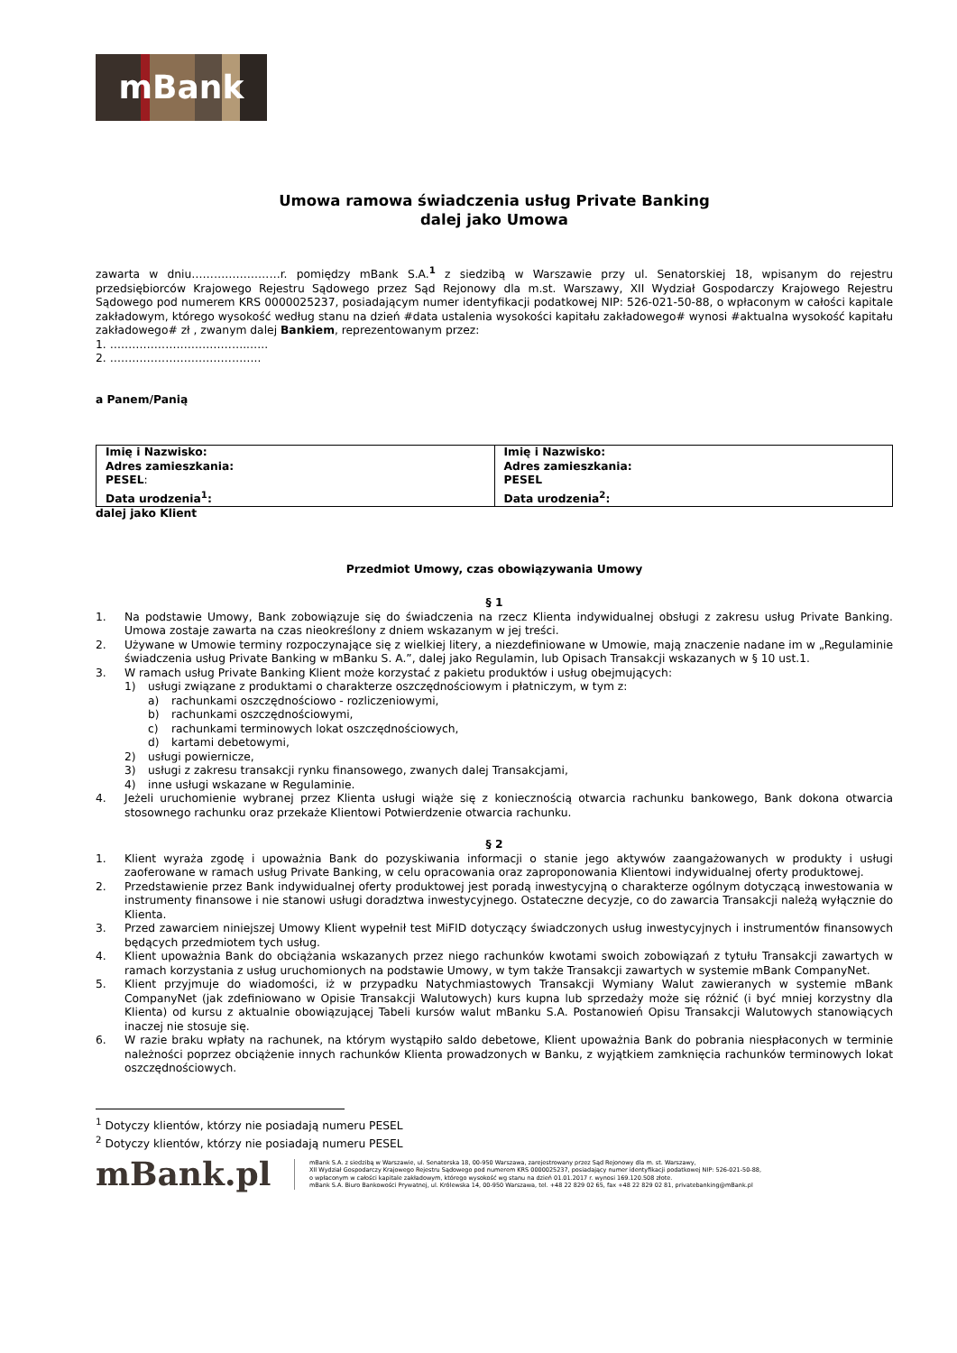mBank
Umowa ramowa świadczenia usług Private Banking
dalej jako Umowa
zawarta w dniu……………………r. pomiędzy mBank S.A.<sup>1</sup> z siedzibą w Warszawie przy ul. Senatorskiej 18, wpisanym do rejestru przedsiębiorców Krajowego Rejestru Sądowego przez Sąd Rejonowy dla m.st. Warszawy, XII Wydział Gospodarczy Krajowego Rejestru Sądowego pod numerem KRS 0000025237, posiadającym numer identyfikacji podatkowej NIP: 526-021-50-88, o wpłaconym w całości kapitale zakładowym, którego wysokość według stanu na dzień #data ustalenia wysokości kapitału zakładowego# wynosi #aktualna wysokość kapitału zakładowego# zł , zwanym dalej Bankiem, reprezentowanym przez:
1. ………………………………..…..
2. …………………………………..
a Panem/Panią
| Imię i Nazwisko: Adres zamieszkania: PESEL : Data urodzenia<sup>1</sup>: | Imię i Nazwisko: Adres zamieszkania: PESEL Data urodzenia<sup>2</sup>: |
dalej jako Klient
Przedmiot Umowy, czas obowiązywania Umowy
§ 1
1. Na podstawie Umowy, Bank zobowiązuje się do świadczenia na rzecz Klienta indywidualnej obsługi z zakresu usług Private Banking. Umowa zostaje zawarta na czas nieokreślony z dniem wskazanym w jej treści.
2. Używane w Umowie terminy rozpoczynające się z wielkiej litery, a niezdefiniowane w Umowie, mają znaczenie nadane im w „Regulaminie świadczenia usług Private Banking w mBanku S. A.”, dalej jako Regulamin, lub Opisach Transakcji wskazanych w § 10 ust.1.
3. W ramach usług Private Banking Klient może korzystać z pakietu produktów i usług obejmujących:
1) usługi związane z produktami o charakterze oszczędnościowym i płatniczym, w tym z:
a) rachunkami oszczędnościowo - rozliczeniowymi,
b) rachunkami oszczędnościowymi,
c) rachunkami terminowych lokat oszczędnościowych,
d) kartami debetowymi,
2) usługi powiernicze,
3) usługi z zakresu transakcji rynku finansowego, zwanych dalej Transakcjami,
4) inne usługi wskazane w Regulaminie.
4. Jeżeli uruchomienie wybranej przez Klienta usługi wiąże się z koniecznością otwarcia rachunku bankowego, Bank dokona otwarcia stosownego rachunku oraz przekaże Klientowi Potwierdzenie otwarcia rachunku.
§ 2
1. Klient wyraża zgodę i upoważnia Bank do pozyskiwania informacji o stanie jego aktywów zaangażowanych w produkty i usługi zaoferowane w ramach usług Private Banking, w celu opracowania oraz zaproponowania Klientowi indywidualnej oferty produktowej.
2. Przedstawienie przez Bank indywidualnej oferty produktowej jest poradą inwestycyjną o charakterze ogólnym dotyczącą inwestowania w instrumenty finansowe i nie stanowi usługi doradztwa inwestycyjnego. Ostateczne decyzje, co do zawarcia Transakcji należą wyłącznie do Klienta.
3. Przed zawarciem niniejszej Umowy Klient wypełnił test MiFID dotyczący świadczonych usług inwestycyjnych i instrumentów finansowych będących przedmiotem tych usług.
4. Klient upoważnia Bank do obciążania wskazanych przez niego rachunków kwotami swoich zobowiązań z tytułu Transakcji zawartych w ramach korzystania z usług uruchomionych na podstawie Umowy, w tym także Transakcji zawartych w systemie mBank CompanyNet.
5. Klient przyjmuje do wiadomości, iż w przypadku Natychmiastowych Transakcji Wymiany Walut zawieranych w systemie mBank CompanyNet (jak zdefiniowano w Opisie Transakcji Walutowych) kurs kupna lub sprzedaży może się różnić (i być mniej korzystny dla Klienta) od kursu z aktualnie obowiązującej Tabeli kursów walut mBanku S.A. Postanowień Opisu Transakcji Walutowych stanowiących inaczej nie stosuje się.
6. W razie braku wpłaty na rachunek, na którym wystąpiło saldo debetowe, Klient upoważnia Bank do pobrania niespłaconych w terminie należności poprzez obciążenie innych rachunków Klienta prowadzonych w Banku, z wyjątkiem zamknięcia rachunków terminowych lokat oszczędnościowych.
<sup>1</sup> Dotyczy klientów, którzy nie posiadają numeru PESEL
<sup>2</sup> Dotyczy klientów, którzy nie posiadają numeru PESEL
mBank.pl
mBank S.A. z siedzibą w Warszawie, ul. Senatorska 18, 00-950 Warszawa, zarejestrowany przez Sąd Rejonowy dla m. st. Warszawy,
XII Wydział Gospodarczy Krajowego Rejestru Sądowego pod numerem KRS 0000025237, posiadający numer identyfikacji podatkowej NIP: 526-021-50-88,
o wpłaconym w całości kapitale zakładowym, którego wysokość wg stanu na dzień 01.01.2017 r. wynosi 169.120.508 złote.
mBank S.A. Biuro Bankowości Prywatnej, ul. Królewska 14, 00-950 Warszawa, tel. +48 22 829 02 65, fax +48 22 829 02 81, privatebanking@mBank.pl